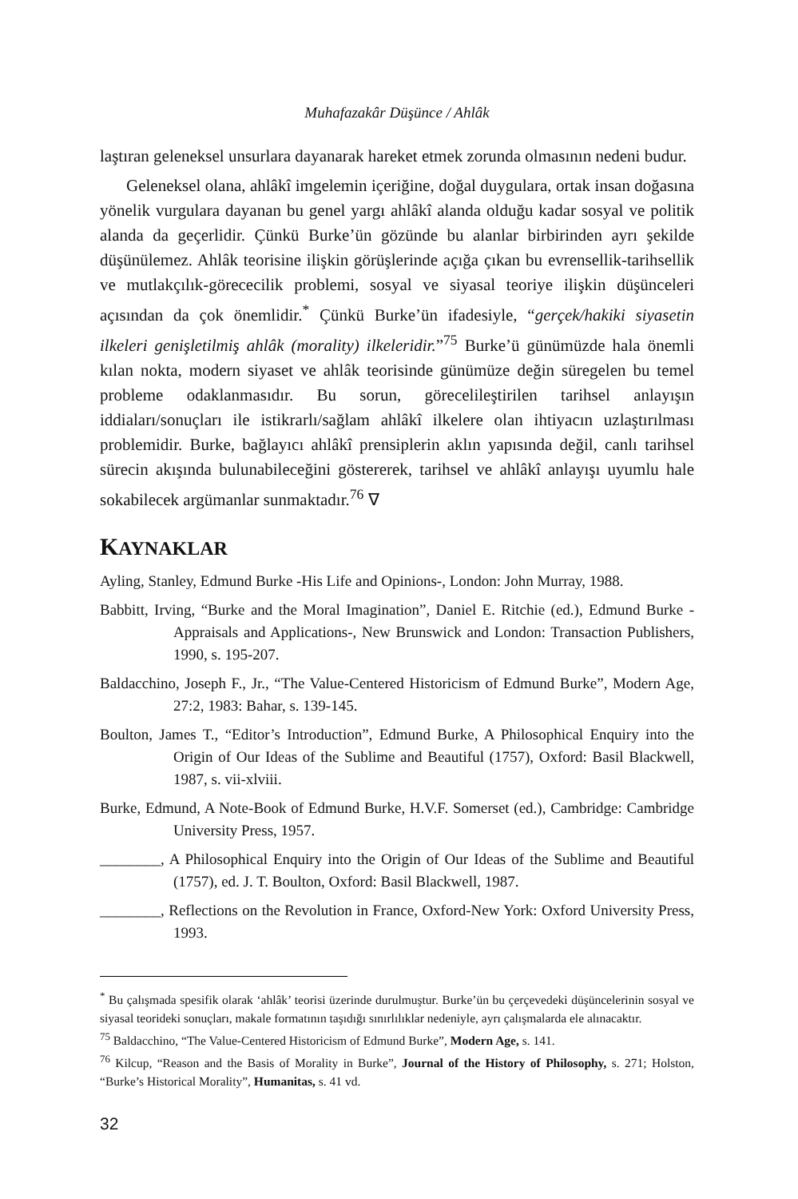Muhafazakâr Düşünce / Ahlâk
laştıran geleneksel unsurlara dayanarak hareket etmek zorunda olmasının nedeni budur.
Geleneksel olana, ahlâkî imgelemin içeriğine, doğal duygulara, ortak insan doğasına yönelik vurgulara dayanan bu genel yargı ahlâkî alanda olduğu kadar sosyal ve politik alanda da geçerlidir. Çünkü Burke’ün gözünde bu alanlar birbirinden ayrı şekilde düşünülemez. Ahlâk teorisine ilişkin görüşlerinde açığa çıkan bu evrensellik-tarihsellik ve mutlakçılık-görececilik problemi, sosyal ve siyasal teoriye ilişkin düşünceleri açısından da çok önemlidir.<sup>*</sup> Çünkü Burke’ün ifadesiyle, “gerçek/hakiki siyasetin ilkeleri genişletilmiş ahlâk (morality) ilkeleridir.”<sup>75</sup> Burke’ü günümüzde hala önemli kılan nokta, modern siyaset ve ahlâk teorisinde günümüze değin süregelen bu temel probleme odaklanmasıdır. Bu sorun, görecelileştirilen tarihsel anlayışın iddiaları/sonuçları ile istikrarlı/sağlam ahlâkî ilkelere olan ihtiyacın uzlaştırılması problemidir. Burke, bağlayıcı ahlâkî prensiplerin aklın yapısında değil, canlı tarihsel sürecin akışında bulunabileceğini göstererek, tarihsel ve ahlâkî anlayışı uyumlu hale sokabilecek argümanlar sunmaktadır.<sup>76</sup> ∇
KAYNAKLAR
Ayling, Stanley, Edmund Burke -His Life and Opinions-, London: John Murray, 1988.
Babbitt, Irving, “Burke and the Moral Imagination”, Daniel E. Ritchie (ed.), Edmund Burke -Appraisals and Applications-, New Brunswick and London: Transaction Publishers, 1990, s. 195-207.
Baldacchino, Joseph F., Jr., “The Value-Centered Historicism of Edmund Burke”, Modern Age, 27:2, 1983: Bahar, s. 139-145.
Boulton, James T., “Editor’s Introduction”, Edmund Burke, A Philosophical Enquiry into the Origin of Our Ideas of the Sublime and Beautiful (1757), Oxford: Basil Blackwell, 1987, s. vii-xlviii.
Burke, Edmund, A Note-Book of Edmund Burke, H.V.F. Somerset (ed.), Cambridge: Cambridge University Press, 1957.
________, A Philosophical Enquiry into the Origin of Our Ideas of the Sublime and Beautiful (1757), ed. J. T. Boulton, Oxford: Basil Blackwell, 1987.
________, Reflections on the Revolution in France, Oxford-New York: Oxford University Press, 1993.
<sup>*</sup> Bu çalışmada spesifik olarak ‘ahlâk’ teorisi üzerinde durulmuştur. Burke’ün bu çerçevedeki düşüncelerinin sosyal ve siyasal teorideki sonuçları, makale formatının taşıdığı sınırlılıklar nedeniyle, ayrı çalışmalarda ele alınacaktır.
<sup>75</sup> Baldacchino, “The Value-Centered Historicism of Edmund Burke”, Modern Age, s. 141.
<sup>76</sup> Kilcup, “Reason and the Basis of Morality in Burke”, Journal of the History of Philosophy, s. 271; Holston, “Burke’s Historical Morality”, Humanitas, s. 41 vd.
32